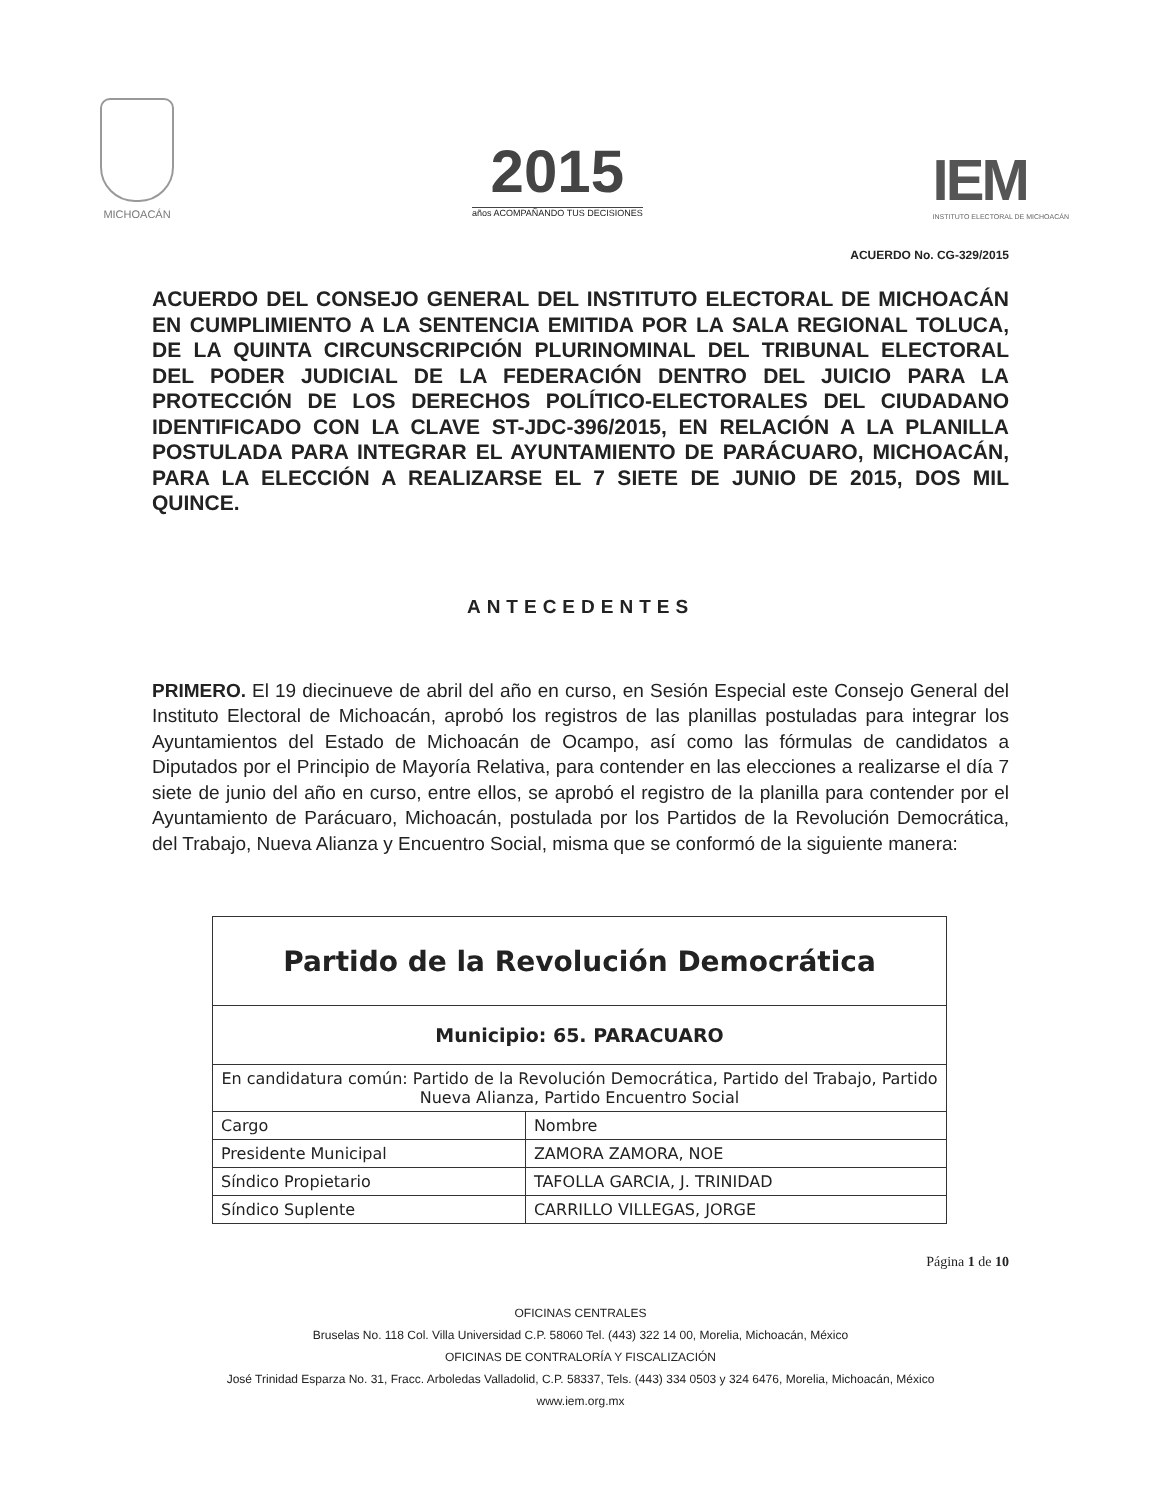MICHOACÁN
2015
años ACOMPAÑANDO TUS DECISIONES
IEM
INSTITUTO ELECTORAL DE MICHOACÁN
ACUERDO No. CG-329/2015
ACUERDO DEL CONSEJO GENERAL DEL INSTITUTO ELECTORAL DE MICHOACÁN EN CUMPLIMIENTO A LA SENTENCIA EMITIDA POR LA SALA REGIONAL TOLUCA, DE LA QUINTA CIRCUNSCRIPCIÓN PLURINOMINAL DEL TRIBUNAL ELECTORAL DEL PODER JUDICIAL DE LA FEDERACIÓN DENTRO DEL JUICIO PARA LA PROTECCIÓN DE LOS DERECHOS POLÍTICO-ELECTORALES DEL CIUDADANO IDENTIFICADO CON LA CLAVE ST-JDC-396/2015, EN RELACIÓN A LA PLANILLA POSTULADA PARA INTEGRAR EL AYUNTAMIENTO DE PARÁCUARO, MICHOACÁN, PARA LA ELECCIÓN A REALIZARSE EL 7 SIETE DE JUNIO DE 2015, DOS MIL QUINCE.
ANTECEDENTES
PRIMERO. El 19 diecinueve de abril del año en curso, en Sesión Especial este Consejo General del Instituto Electoral de Michoacán, aprobó los registros de las planillas postuladas para integrar los Ayuntamientos del Estado de Michoacán de Ocampo, así como las fórmulas de candidatos a Diputados por el Principio de Mayoría Relativa, para contender en las elecciones a realizarse el día 7 siete de junio del año en curso, entre ellos, se aprobó el registro de la planilla para contender por el Ayuntamiento de Parácuaro, Michoacán, postulada por los Partidos de la Revolución Democrática, del Trabajo, Nueva Alianza y Encuentro Social, misma que se conformó de la siguiente manera:
| Partido de la Revolución Democrática | |
| --- | --- |
| Municipio: 65. PARACUARO | |
| En candidatura común: Partido de la Revolución Democrática, Partido del Trabajo, Partido Nueva Alianza, Partido Encuentro Social | |
| Cargo | Nombre |
| Presidente Municipal | ZAMORA ZAMORA, NOE |
| Síndico Propietario | TAFOLLA GARCIA, J. TRINIDAD |
| Síndico Suplente | CARRILLO VILLEGAS, JORGE |
Página 1 de 10
OFICINAS CENTRALES
Bruselas No. 118 Col. Villa Universidad C.P. 58060 Tel. (443) 322 14 00, Morelia, Michoacán, México
OFICINAS DE CONTRALORÍA Y FISCALIZACIÓN
José Trinidad Esparza No. 31, Fracc. Arboledas Valladolid, C.P. 58337, Tels. (443) 334 0503 y 324 6476, Morelia, Michoacán, México
www.iem.org.mx